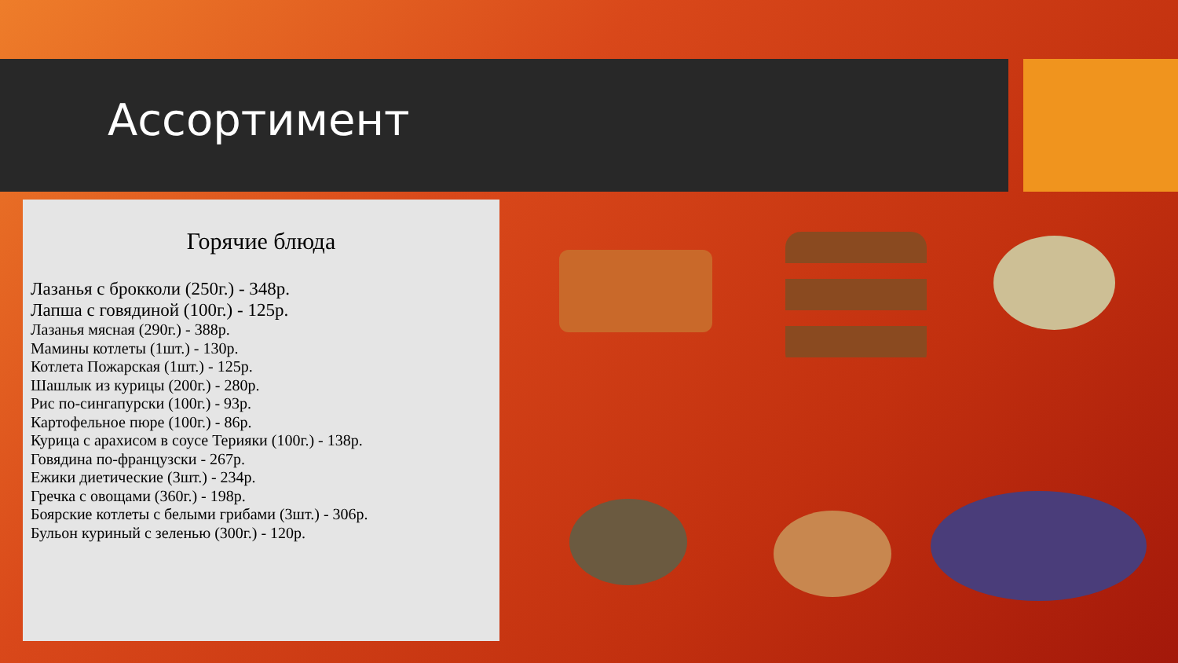Ассортимент
Горячие блюда
Лазанья с брокколи (250г.) - 348р.
Лапша с говядиной (100г.) - 125р.
Лазанья мясная (290г.) - 388р.
Мамины котлеты (1шт.) - 130р.
Котлета Пожарская (1шт.) - 125р.
Шашлык из курицы (200г.) - 280р.
Рис по-сингапурски (100г.) - 93р.
Картофельное пюре (100г.) - 86р.
Курица с арахисом в соусе Терияки (100г.) - 138р.
Говядина по-французски - 267р.
Ежики диетические (3шт.) - 234р.
Гречка с овощами (360г.) - 198р.
Боярские котлеты с белыми грибами (3шт.) - 306р.
Бульон куриный с зеленью (300г.) - 120р.